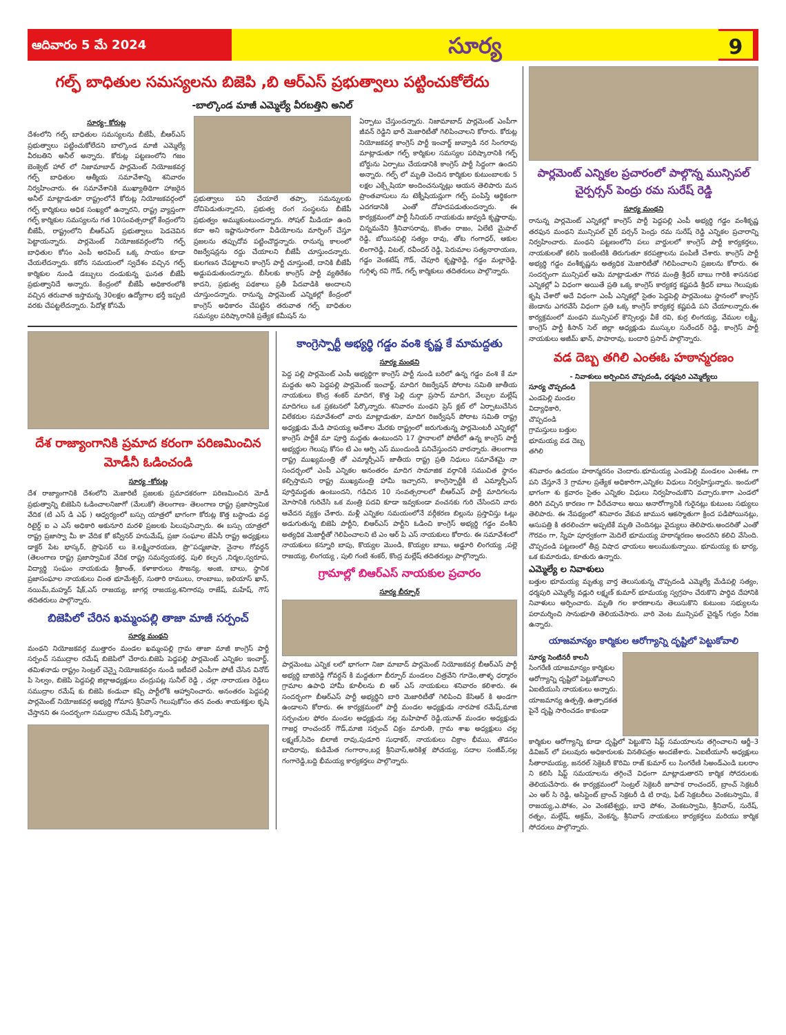ఆదివారం 5 మే 2024
సూర్య
9
గల్ఫ్ బాధితుల సమస్యలను బిజెపి ,బి ఆర్ఎస్ ప్రభుత్వాలు పట్టించుకోలేదు
-బాల్కొండ మాజీ ఎమ్మెల్యే వీరబత్తిని అనిల్
సూర్య- కోరుట్ల
దేశంలోని గల్ఫ్ బాధితుల సమస్యలను బీజేపీ, బీఆర్ఎస్ ప్రభుత్వాలు పట్టించుకోలేదని బాల్కొండ మాజీ ఎమ్మెల్యే వీరబతిని అనీల్ అన్నారు. కోరుట్ల పట్టణంలోని గజం బెంక్వెట్ హాల్ లో నిజామాబాద్ పార్లమెంట్ నియోజకవర్గ గల్ఫ్ బాధితుల ఆత్మీయ సమావేశాన్ని శనివారం నిర్వహించారు. ఈ సమావేశానికి ముఖ్యాతిథిగా హాజరైన అనీల్ మాట్లాడుతూ రాష్ట్రంలోనే కోరుట్ల నియోజకవర్గంలో గల్ఫ్ కార్మికులు అధిక సంఖ్యలో ఉన్నారని, రాష్ట్ర వ్యాప్తంగా గల్ఫ్ కార్మికుల సమస్యలను గత 10సంవత్సరాల్లో కేంద్రంలోని బీజేపీ, రాష్ట్రంలోని బీఆర్ఎస్ ప్రభుత్వాలు పెడచెవిన పెట్టాయన్నారు. పార్లమెంట్ నియోజకవర్గంలోని గల్ఫ్ బాధితుల కోసం ఎంపీ అరవింద్ ఒక్క సాయం కూడా చేయలేదన్నారు. కరోన సమయంలో స్వదేశం వచ్చిన గల్ఫ్ కార్మికుల నుండి డబ్బులు దండుకున్న ఘనత బీజేపీ ప్రభుత్వానిదే అన్నారు. కేంద్రంలో బీజేపీ అధికారంలోకి వచ్చిన తరువాత ఇస్తామన్న 30లక్షల ఉద్యోగాల భర్తీ ఇప్పటి వరకు చేపట్టలేదన్నారు. పేదోళ్ల కోసమే
ప్రభుత్వాలు పని చేయాలే తప్పా, సమన్నులకు దోచిపెడుతున్నారని, ప్రభుత్వ రంగ సంస్థలను బీజేపీ ప్రభుత్వం అమ్ముకుంటుందన్నారు. సోషల్ మీడియా ఉంది కదా అని ఇష్టానుసారంగా వీడియోలను మార్ఫింగ్ చేస్తూ ప్రజలను తప్పుదోవ పట్టించొద్దన్నారు. రానున్న కాలంలో రిజర్వేషన్లను రద్దు చేయాలని బీజేపీ చూస్తుందన్నారు. కులగణన చేపట్టాలని కాంగ్రెస్ పార్టీ చూస్తుంటే, దానికి బీజేపీ అడ్డుపడుతుందన్నారు. బీసీలకు కాంగ్రెస్ పార్టీ వ్యతిరేకం కాదని, ప్రభుత్వ పథకాలు ప్రతీ పేదవాడికి అందాలని చూస్తుందన్నారు. రానున్న పార్లమెంట్ ఎన్నికల్లో కేంద్రంలో కాంగ్రెస్ అధికారం చేపట్టిన తరువాత గల్ఫ్ బాధితుల సమస్యల పరిష్కారానికి ప్రత్యేక కమీషన్ ను
ఏర్పాటు చేస్తుందన్నారు. నిజామాబాద్ పార్లమెంట్ ఎంపీగా జీవన్ రెడ్డిని భారీ మెజారిటీతో గెలిపించాలని కోరారు. కోరుట్ల నియోజకవర్గ కాంగ్రెస్ పార్టీ ఇంచార్జ్ జువ్వాడి నర సింగరావు మాట్లాడుతూ గల్ఫ్ కార్మికుల సమస్యల పరిష్కారానికి గల్ఫ్ బోర్డును ఏర్పాటు చేయడానికి కాంగ్రెస్ పార్టీ సిద్ధంగా ఉందని అన్నారు. గల్ఫ్ లో మృతి చెందిన కార్మికుల కుటుంబాలకు 5 లక్షల ఎక్స్గేషియా అందించనున్నట్లు ఆయన తెలిపారు మన ప్రాంతవాసులు ను టెక్నీషియన్లుగా గల్ఫ్ పంపిస్తే ఆర్థికంగా ఎదగడానికి ఎంతో దోహదపడుతుందన్నారు. ఈ కార్యక్రమంలో పార్టీ సీనియర్ నాయకుడు జువ్వడి కృష్ణారావు, చిన్నమనేని శ్రీనివాసరావు, కొంతం రాజం, ఏలేటి మైపాల్ రెడ్డి, బోయినపల్లి సత్యం రావు, తోట గంగాధర్, ఆకుల లింగారెడ్డి, విటల్, రవీందర్ రెడ్డి, పెరుమాల సత్యనారాయణ, గడ్డం వెంకటేష్ గౌడ్, చేపూరి కృష్ణారెడ్డి, గడ్డం మల్లారెడ్డి, గుగ్గిళ్ళ రవి గౌడ్, గల్ఫ్ కార్మికులు తదితరులు పాల్గొన్నారు.
దేశ రాజ్యాంగానికి ప్రమాద కరంగా పరిణమించిన మోడీనీ ఓడించండి
సూర్య -కోరుట్ల
దేశ రాజ్యాంగానికి దేశంలోని మెజారిటీ ప్రజలకు ప్రమాదకరంగా పరిణమించిన మోడీ ప్రభుత్వాన్ని బిజెపిని ఓడించాలనిజాగో (మేలుకో) తెలంగాణ- తెలంగాణ రాష్ట్ర ప్రజాస్వామిక వేదిక (టి ఎస్ డి ఎఫ్ ) ఆధ్వర్యంలో బస్సు యాత్రలో భాగంగా కోరుట్ల కొత్త బస్టాండు వద్ద రిటైర్డ్ ఐ ఎ ఎస్ అధికారి అకునూరి మరళి ప్రజలకు పిలుపునిచ్చారు. ఈ బస్సు యాత్రలో రాష్ట్ర ప్రజాస్వా మీ కా వేదిక కో కన్వీనర్ హనుమేష్, ప్రజా సంఘాల జేఏసీ రాష్ట్ర అధ్యక్షులు డాక్టర్ పేట భాస్కర్, ప్రొఫెసర్ లు కె.లక్ష్మినారయణ, ప్రొ"పద్మజాషా, నైనాల గోవర్ధన్ (తెలంగాణ రాష్ట్ర ప్రజాస్వామిక వేదిక రాష్ట్ర సమన్వయకర్త, పులి కల్పన ,నిర్మల,స్వరూప, విద్యార్థి సంఘం నాయకుడు శ్రీకాంత్, కళాకారులు సౌజన్య, అంజి, బాలు, స్థానిక ప్రజాసంఘాల నాయకులు చింత భూమేశ్వర్, సుతారి రాములు, రాంబాబు, ఇలియాస్ ఖాన్, నయిమ్,మహ్మద్ షేక్,ఎస్ రాజయ్య, జాగర్ల రాజయ్య,శనిగారపు రాజేష్, మహేష్, గౌస్ తదితరులు పాల్గొన్నారు.
బిజెపిలో చేరిన ఖమ్మంపల్లి తాజా మాజీ సర్పంచ్
సూర్య మంథని
మంథని నియోజకవర్గ ముత్తారం మండల ఖమ్మంపల్లి గ్రామ తాజా మాజీ కాంగ్రెస్ పార్టీ సర్పంచ్ సముద్రాల రమేష్ బిజెపిలో చేరారు.బిజెపి పెద్దపల్లి పార్లమెంట్ ఎన్నికల ఇంచార్జ్, తమిళనాడు రాష్ట్రం సెంట్రల్ చెన్నై నియోజకవర్గం నుండి ఇటీవలే ఎంపీగా పోటీ చేసిన వినోద్ పి సెల్వం, బిజెపి పెద్దపల్లి జిల్లాఅధ్యక్షులు చంద్రుపట్ల సునీల్ రెడ్డి , చల్లా నారాయణ రెడ్డిలు సముద్రాల రమేష్ కు బిజెపి కండువా కప్పి పార్టీలోకి ఆహ్వానించారు. అనంతరం పెద్దపల్లి పార్లమెంట్ నియోజకవర్గ అభ్యర్థి గోమాస శ్రీనివాస్ గెలుపుకోసం తన వంతు శాయశక్తుల కృషి చేస్తానని ఈ సందర్భంగా సముద్రాల రమేష్ పేర్కొన్నారు.
కాంగ్రెస్పార్టీ అభ్యర్థి గడ్డం వంశి కృష్ణ కే మామద్దతు
సూర్య మంథని
పెద్ద పల్లి పార్లమెంట్ ఎంపీ అభ్యర్థిగా కాంగ్రెస్ పార్టీ నుండి బరిలో ఉన్న గడ్డం వంశి కే మా మద్దతు అని పెద్దపల్లి పార్లమెంట్ ఇంచార్జ్, మాదిగ రిజర్వేషన్ పోరాట సమితి జాతీయ నాయకులు కొంద్ర శంకర్ మాదిగ, కొత్త పెల్లి దుర్గా ప్రసాద్ మాదిగ, వేల్పుల మల్లేష్ మాదిగలు ఒక ప్రకటనలో పేర్కొన్నారు. శనివారం మంథని ప్రెస్ క్లబ్ లో ఏర్పాటుచేసిన విలేకరుల సమావేశంలో వారు మాట్లాడుతూ, మాదిగ రిజర్వేషన్ పోరాట సమితి రాష్ట్ర అధ్యక్షుడు మేడి పాపయ్య ఆదేశాల మేరకు రాష్ట్రంలో జరుగుతున్న పార్లమెంటరీ ఎన్నికల్లో కాంగ్రెస్ పార్టీకే మా పూర్తి మద్దతు ఉంటుందని 17 స్థానాలలో పోటీలో ఉన్న కాంగ్రెస్ పార్టీ అభ్యర్థుల గెలుపు కోసం టి ఎం ఆర్పి ఎస్ ముందుండి పనిచేస్తుందని వారన్నారు. తెలంగాణ రాష్ట్ర ముఖ్యమంత్రి తో ఎమ్మార్పీఎస్ జాతీయ రాష్ట్ర ప్రతి నిధులు సమావేశమై నా సందర్భంలో ఎంపీ ఎన్నికల అనంతరం మాదిగ సామాజిక వర్గానికి సముచిత స్థానం కల్పిస్తామని రాష్ట్ర ముఖ్యమంత్రి హామీ ఇచ్చారని, కాంగ్రెస్పార్టీకి టి ఎమ్మార్పీఎస్ పూర్తిమద్దతు ఉంటుందని, గడిచిన 10 సంవత్సరాలలో బీఆర్ఎస్ పార్టీ మాదిగలను మోసానికి గురిచేసి ఒక మంత్రి పదవి కూడా ఇవ్వకుండా వంచనకు గురి చేసిందని వారు ఆవేదన వ్యక్తం చేశారు. మళ్లీ ఎన్నికల సమయంలోనే వర్గీకరణ బిల్లును ప్రస్తావిస్తు ఓట్లు అడుగుతున్న బిజెపి పార్టీని, బిఆర్ఎస్ పార్టీని ఓడించి కాంగ్రెస్ అభ్యర్థి గడ్డం వంశీని అత్యధిక మెజార్టీతో గెలిపించాలని టి ఎం ఆర్ పి ఎస్ నాయకులు కోరారు. ఈ సమావేశంలో నాయకులు కన్నూరి బాపు, కొయ్యల మొండి, కొయ్యల బాబు, అడ్డూరి లింగయ్య ,పల్లె రాజయ్య, లింగయ్య , పులి గంటి శంకర్, కొంద్ర మల్లేష్ తదితరుల్లు పాల్గొన్నారు.
గ్రామాల్లో బిఆర్ఎస్ నాయకుల ప్రచారం
సూర్య బీర్పూర్
పార్లమెంటు ఎన్నిక లలో భాగంగా నిజా మాబాద్ పార్లమెంట్ నియోజకవర్గ బీఆర్ఎస్ పార్టీ అభ్యర్థి బాజిరెడ్డి గోవర్ధన్ కి మద్దతుగా బీర్పూర్ మండలం చిత్రవేని గూడెం,తాళ్ళ ధర్మారం గ్రామాల ఉపాధి హామీ కూలీలను బి ఆర్ ఎస్ నాయకులు శనివారం కలిశారు. ఈ సందర్భంగా బీఆర్ఎస్ పార్టీ అభ్యర్థిని బారి మెజారిటీతో గెలిపించి కేసిఆర్ కి అండగా ఉండాలని కోరారు. ఈ కార్యక్రమంలో పార్టీ మండల అధ్యక్షుడు నారపాక రమేష్,మాజి సర్పంచుల ఫోరం మండల అధ్యక్షుడు నల్ల మహిపాల్ రెడ్డి,యూత్ మండల అధ్యక్షుడు గాజర్ల రాంచందర్ గౌడ్,మాజి సర్పంచ్ చిక్రం మారుతి, గ్రామ శాఖ అధ్యక్షులు చల్ల లక్ష్మణ్,సిదెం బిలాజీ రావు,పుడూరి సుధాకర్, నాయకులు చిక్రాం భీముు, తొడసం బాదిరావు, కుడిమేత గంగారాం,బర్ల శ్రీనివాస్,అరికిళ్ల పోచయ్య, సదాల సంజీవ్,నల్ల గంగారెడ్డి,బద్ది భీమయ్య కార్యకర్తలు పాల్గొన్నారు.
పార్లమెంట్ ఎన్నికల ప్రచారంలో పాల్గొన్న మున్సిపల్ చైర్పర్సన్ పెంద్రు రమ సురేష్ రెడ్డి
సూర్య మంథని
రానున్న పార్లమెంట్ ఎన్నికల్లో కాంగ్రెస్ పార్టీ పెద్దపల్లి ఎంపీ అభ్యర్థి గడ్డం వంశీకృష్ణ తరఫున మంథని మున్సిపల్ చైర్ పర్సన్ పెంద్రు రమ సురేష్ రెడ్డి ఎన్నికల ప్రచారాన్ని నిర్వహించారు. మంథని పట్టణంలోని పలు వార్డులలో కాంగ్రెస్ పార్టీ కార్యకర్తలు, నాయకులతో కలిసి ఇంటింటికి తిరుగుతూ కరపత్రాలను పంపిణీ చేశారు. కాంగ్రెస్ పార్టీ అభ్యర్థి గడ్డం వంశీకృష్ణను అత్యధిక మెజారిటీతో గెలిపించాలని ప్రజలను కోరారు. ఈ సందర్భంగా మున్సిపల్ ఆమె మాట్లాడుతూ గౌరవ మంత్రి శ్రీధర్ బాబు గారికి శాసనసభ ఎన్నికల్లో ఏ విధంగా అయితే ప్రతి ఒక్క కాంగ్రెస్ కార్యకర్త కష్టపడి శ్రీధర్ బాబు గెలుపుకు కృషి చేశారో అదే విధంగా ఎంపీ ఎన్నికల్లో సైతం పెద్దపెల్లి పార్లమెంటు స్థానంలో కాంగ్రెస్ జెండాను ఎగరవేసే విధంగా ప్రతి ఒక్క కాంగ్రెస్ కార్యకర్త కష్టపడి పని చేయాలన్నారు.ఈ కార్యక్రమంలో మంథని మున్సిపల్ కౌన్సిలర్లు వీకే రవి, కుర్ర లింగయ్య, వేముల లక్ష్మి, కాంగ్రెస్ పార్టీ కిసాన్ సెల్ జిల్లా అధ్యక్షుడు ముస్కుల సురేందర్ రెడ్డి, కాంగ్రెస్ పార్టీ నాయకులు అజీమ్ ఖాన్, పాపారావు, బందారి ప్రసాద్ పాల్గొన్నారు.
వడ దెబ్బ తగిలి ఎంఈఓ హఠాన్మరణం
- నివాళులు అర్పించిన చొప్పదండి, ధర్మపురి ఎమ్మెల్యేలు
సూర్య చొప్పదండి
ఎండపెల్లి మండల విద్యాధికారి, చొప్పదండి గ్రామస్తులు బత్తుల భూమయ్య వడ దెబ్బ తగిలి
శనివారం ఉదయం హఠాన్మరనం చెందారు.భూమయ్య ఎండపెల్లి మండలం ఎంఈఓ గా పని చేస్తూనే 3 గ్రామాల ప్రత్యేక అధికారిగా,ఎన్నికల విధులు నిర్వహిస్తున్నారు. ఇందులో భాగంగా శు క్రవారం సైతం ఎన్నికల విధులు నిర్వహించుకొని వచ్చారు.కాగా ఎండలో తిరిగి వచ్చిన కారణం గా వీరేచనాలు అయి అనారోగ్యానికి గురైనట్లు కుటుంబ సభ్యులు తెలిపారు. ఈ నేపథ్యంలో శనివారం వేకువ జామున ఆకస్మాతుగా క్రింద పడిపోయినట్లు, ఆసుపత్రి కి తరలించగా అప్పటికే మృతి చెందినట్లు వైద్యులు తెలిపారు.అందరితో ఎంతో గౌరవం గా, స్నేహ పూర్వకంగా మెదిలే భూమయ్య హఠాన్మరణం అందరిని కలిచి వేసింది. చొప్పదండి పట్టణంలో తీవ్ర విషాద ఛాయలు అలుముకున్నాయి. భూమయ్య కు భార్య, ఒక కుమారుడు, కూతురు ఉన్నారు.
ఎమ్మెల్యే ల నివాళులు
బత్తుల భూమయ్య మృత్యు వార్త తెలుసుకున్న చొప్పదండి ఎమ్మెల్యే మేడిపల్లి సత్యం, ధర్మపురి ఎమ్మెల్యే వడ్లురి లక్ష్మణ్ కుమార్ భూమయ్య స్వగ్రహం చేరుకొని పార్థివ దేహానికి నివాళులు అర్పించారు. మృతి గల కారణాలను తెలుసుకొని కుటుంబ సభ్యులను పరామర్శించి సానుభూతి తెలియచేసారు. వారి వెంట మున్సిపల్ చైర్మన్ గుర్రం నీరజ ఉన్నారు.
యాజమాన్యం కార్మికుల ఆరోగ్యాన్ని దృష్టిలో పెట్టుకోవాలి
సూర్య సెంటినరీ కాలనీ
సింగరేణి యాజమాన్యం కార్మికుల ఆరోగ్యాన్ని దృష్టిలో పెట్టుకోవాలని ఏఐటియుసి నాయకులు అన్నారు. యాజమాన్య ఉత్పత్తి, ఉత్పాదకత పైనే దృష్టి సారించడం కాకుండా
కార్మికుల ఆరోగ్యాన్ని కూడా దృష్టిలో పెట్టుకొని షిఫ్ట్ సమయాలను తగ్గించాలని ఆర్జీ–3 డివిజన్ లో పలువురు అధికారులకు వినతిపత్రం అందజేశారు. ఏఐటీయూసీ అధ్యక్షులు సీతారామయ్య, జనరల్ సెక్రెటరీ కొరిమి రాజ్ కుమార్ లు సింగరేణి సిఅండ్ఎండి బలరాం ని కలిసి షిఫ్ట్ సమయాలను తగ్గించే విధంగా మాట్లాడుతారని కార్మిక సోదరులకు తెలియచేసారు. ఈ కార్యక్రమంలో సెంట్రల్ సెక్రెటరీ జూపాక రాంచందర్, బ్రాంచ్ సెక్రటరీ ఎం ఆర్ సి రెడ్డి, అసిస్టెంట్ బ్రాంచ్ సెక్రటరీ డి టి రావు, ఫిట్ సెక్రటరీలు వెంకటస్వామి, కే రాజయ్య,ఎ.పోశం, ఎం వెంకటేశ్వర్లు, బాధె పోశం, వెంకటస్వామి, శ్రీనివాస్, సురేష్, రత్నం, మల్లేష్, అక్రమ్, వెంకన్న, శ్రీనివాస్ నాయకులు కార్యకర్తలు మరియు కార్మిక సోదరులు పాల్గొన్నారు.